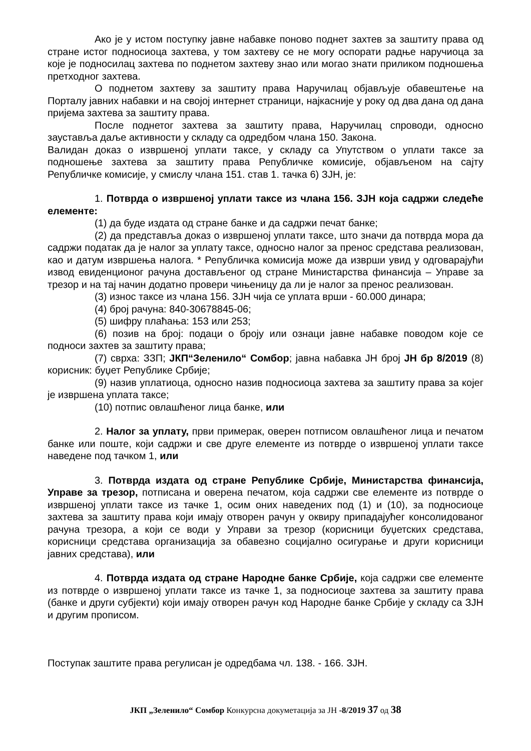Ако је у истом поступку јавне набавке поново поднет захтев за заштиту права од стране истог подносиоца захтева, у том захтеву се не могу оспорати радње наручиоца за које је подносилац захтева по поднетом захтеву знао или могао знати приликом подношења претходног захтева.
О поднетом захтеву за заштиту права Наручилац објављује обавештење на Порталу јавних набавки и на својој интернет страници, најкасније у року од два дана од дана пријема захтева за заштиту права.
После поднетог захтева за заштиту права, Наручилац спроводи, односно зауставља даље активности у складу са одредбом члана 150. Закона.
Валидан доказ о извршеној уплати таксе, у складу са Упутством о уплати таксе за подношење захтева за заштиту права Републичке комисије, објављеном на сајту Републичке комисије, у смислу члана 151. став 1. тачка 6) ЗЈН, је:
1. Потврда о извршеној уплати таксе из члана 156. ЗЈН која садржи следеће елементе:
(1) да буде издата од стране банке и да садржи печат банке;
(2) да представља доказ о извршеној уплати таксе, што значи да потврда мора да садржи податак да је налог за уплату таксе, односно налог за пренос средстава реализован, као и датум извршења налога. * Републичка комисија може да изврши увид у одговарајући извод евиденционог рачуна достављеног од стране Министарства финансија – Управе за трезор и на тај начин додатно провери чињеницу да ли је налог за пренос реализован.
(3) износ таксе из члана 156. ЗЈН чија се уплата врши - 60.000 динара;
(4) број рачуна: 840-30678845-06;
(5) шифру плаћања: 153 или 253;
(6) позив на број: подаци о броју или ознаци јавне набавке поводом које се подноси захтев за заштиту права;
(7) сврха: ЗЗП; ЈКП“Зеленило“ Сомбор; јавна набавка ЈН број ЈН бр 8/2019 (8) корисник: буџет Републике Србије;
(9) назив уплатиоца, односно назив подносиоца захтева за заштиту права за којег је извршена уплата таксе;
(10) потпис овлашћеног лица банке, или
2. Налог за уплату, први примерак, оверен потписом овлашћеног лица и печатом банке или поште, који садржи и све друге елементе из потврде о извршеној уплати таксе наведене под тачком 1, или
3. Потврда издата од стране Републике Србије, Министарства финансија, Управе за трезор, потписана и оверена печатом, која садржи све елементе из потврде о извршеној уплати таксе из тачке 1, осим оних наведених под (1) и (10), за подносиоце захтева за заштиту права који имају отворен рачун у оквиру припадајућег консолидованог рачуна трезора, а који се води у Управи за трезор (корисници буџетских средстава, корисници средстава организација за обавезно социјално осигурање и други корисници јавних средстава), или
4. Потврда издата од стране Народне банке Србије, која садржи све елементе из потврде о извршеној уплати таксе из тачке 1, за подносиоце захтева за заштиту права (банке и други субјекти) који имају отворен рачун код Народне банке Србије у складу са ЗЈН и другим прописом.
Поступак заштите права регулисан је одредбама чл. 138. - 166. ЗЈН.
ЈКП „Зеленило“ Сомбор Конкурсна докуметација за ЈН -8/2019 37 од 38